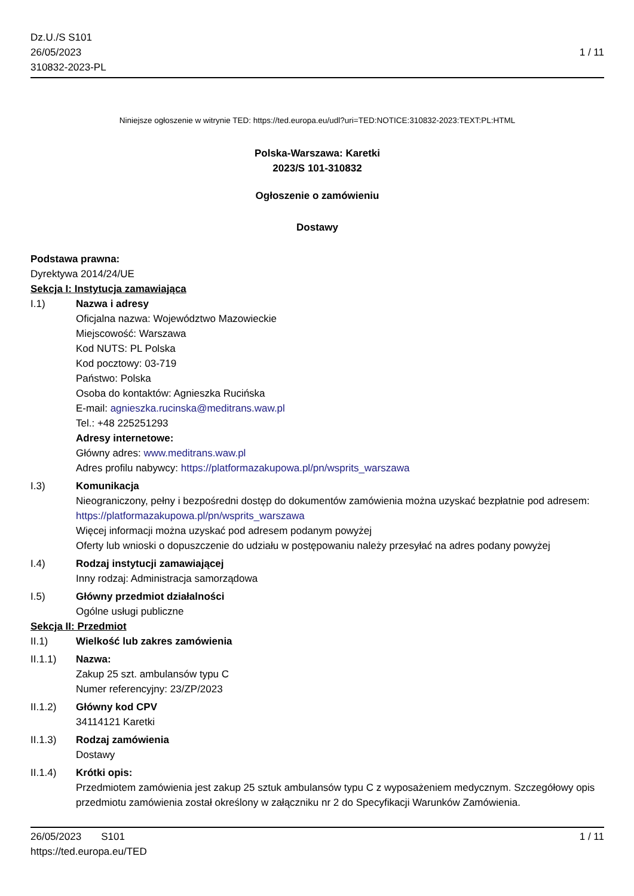Dz.U./S S101
26/05/2023
310832-2023-PL
1 / 11
Niniejsze ogłoszenie w witrynie TED: https://ted.europa.eu/udl?uri=TED:NOTICE:310832-2023:TEXT:PL:HTML
Polska-Warszawa: Karetki
2023/S 101-310832
Ogłoszenie o zamówieniu
Dostawy
Podstawa prawna:
Dyrektywa 2014/24/UE
Sekcja I: Instytucja zamawiająca
I.1) Nazwa i adresy
Oficjalna nazwa: Województwo Mazowieckie
Miejscowość: Warszawa
Kod NUTS: PL Polska
Kod pocztowy: 03-719
Państwo: Polska
Osoba do kontaktów: Agnieszka Rucińska
E-mail: agnieszka.rucinska@meditrans.waw.pl
Tel.: +48 225251293
Adresy internetowe:
Główny adres: www.meditrans.waw.pl
Adres profilu nabywcy: https://platformazakupowa.pl/pn/wsprits_warszawa
I.3) Komunikacja
Nieograniczony, pełny i bezpośredni dostęp do dokumentów zamówienia można uzyskać bezpłatnie pod adresem: https://platformazakupowa.pl/pn/wsprits_warszawa
Więcej informacji można uzyskać pod adresem podanym powyżej
Oferty lub wnioski o dopuszczenie do udziału w postępowaniu należy przesyłać na adres podany powyżej
I.4) Rodzaj instytucji zamawiającej
Inny rodzaj: Administracja samorządowa
I.5) Główny przedmiot działalności
Ogólne usługi publiczne
Sekcja II: Przedmiot
II.1) Wielkość lub zakres zamówienia
II.1.1) Nazwa:
Zakup 25 szt. ambulansów typu C
Numer referencyjny: 23/ZP/2023
II.1.2) Główny kod CPV
34114121 Karetki
II.1.3) Rodzaj zamówienia
Dostawy
II.1.4) Krótki opis:
Przedmiotem zamówienia jest zakup 25 sztuk ambulansów typu C z wyposażeniem medycznym. Szczegółowy opis przedmiotu zamówienia został określony w załączniku nr 2 do Specyfikacji Warunków Zamówienia.
26/05/2023 S101
https://ted.europa.eu/TED
1 / 11